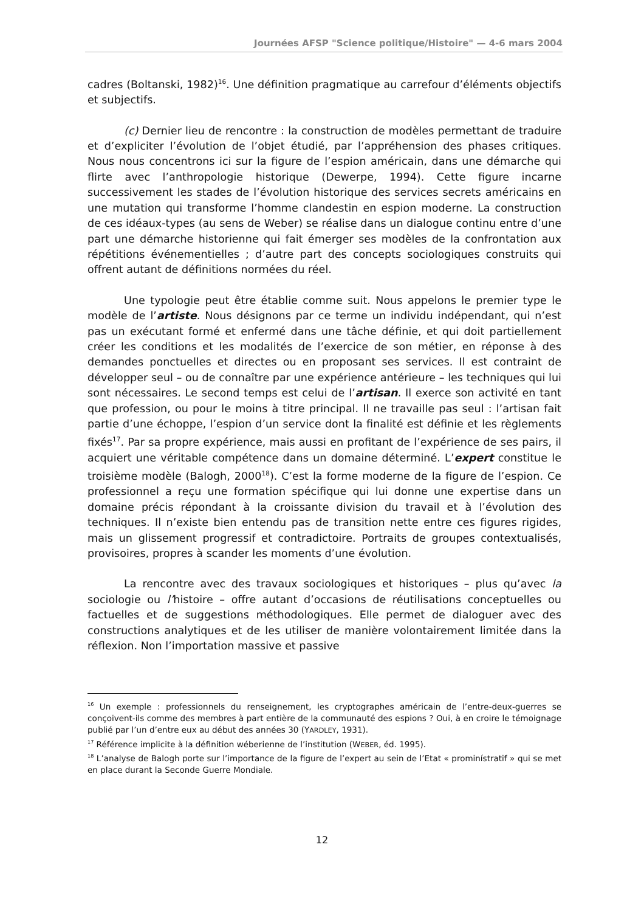Journées AFSP "Science politique/Histoire" — 4-6 mars 2004
cadres (Boltanski, 1982)<sup>16</sup>. Une définition pragmatique au carrefour d’éléments objectifs et subjectifs.
(c) Dernier lieu de rencontre : la construction de modèles permettant de traduire et d’expliciter l’évolution de l’objet étudié, par l’appréhension des phases critiques. Nous nous concentrons ici sur la figure de l’espion américain, dans une démarche qui flirte avec l’anthropologie historique (Dewerpe, 1994). Cette figure incarne successivement les stades de l’évolution historique des services secrets américains en une mutation qui transforme l’homme clandestin en espion moderne. La construction de ces idéaux-types (au sens de Weber) se réalise dans un dialogue continu entre d’une part une démarche historienne qui fait émerger ses modèles de la confrontation aux répétitions événementielles ; d’autre part des concepts sociologiques construits qui offrent autant de définitions normées du réel.
Une typologie peut être établie comme suit. Nous appelons le premier type le modèle de l’artiste. Nous désignons par ce terme un individu indépendant, qui n’est pas un exécutant formé et enfermé dans une tâche définie, et qui doit partiellement créer les conditions et les modalités de l’exercice de son métier, en réponse à des demandes ponctuelles et directes ou en proposant ses services. Il est contraint de développer seul – ou de connaître par une expérience antérieure – les techniques qui lui sont nécessaires. Le second temps est celui de l’artisan. Il exerce son activité en tant que profession, ou pour le moins à titre principal. Il ne travaille pas seul : l’artisan fait partie d’une échoppe, l’espion d’un service dont la finalité est définie et les règlements fixés<sup>17</sup>. Par sa propre expérience, mais aussi en profitant de l’expérience de ses pairs, il acquiert une véritable compétence dans un domaine déterminé. L’expert constitue le troisième modèle (Balogh, 2000<sup>18</sup>). C’est la forme moderne de la figure de l’espion. Ce professionnel a reçu une formation spécifique qui lui donne une expertise dans un domaine précis répondant à la croissante division du travail et à l’évolution des techniques. Il n’existe bien entendu pas de transition nette entre ces figures rigides, mais un glissement progressif et contradictoire. Portraits de groupes contextualisés, provisoires, propres à scander les moments d’une évolution.
La rencontre avec des travaux sociologiques et historiques – plus qu’avec la sociologie ou l’histoire – offre autant d’occasions de réutilisations conceptuelles ou factuelles et de suggestions méthodologiques. Elle permet de dialoguer avec des constructions analytiques et de les utiliser de manière volontairement limitée dans la réflexion. Non l’importation massive et passive
<sup>16</sup> Un exemple : professionnels du renseignement, les cryptographes américain de l’entre-deux-guerres se conçoivent-ils comme des membres à part entière de la communauté des espions ? Oui, à en croire le témoignage publié par l’un d’entre eux au début des années 30 (YARDLEY, 1931).
<sup>17</sup> Référence implicite à la définition wéberienne de l’institution (WEBER, éd. 1995).
<sup>18</sup> L’analyse de Balogh porte sur l’importance de la figure de l’expert au sein de l’Etat « prominístratif » qui se met en place durant la Seconde Guerre Mondiale.
12